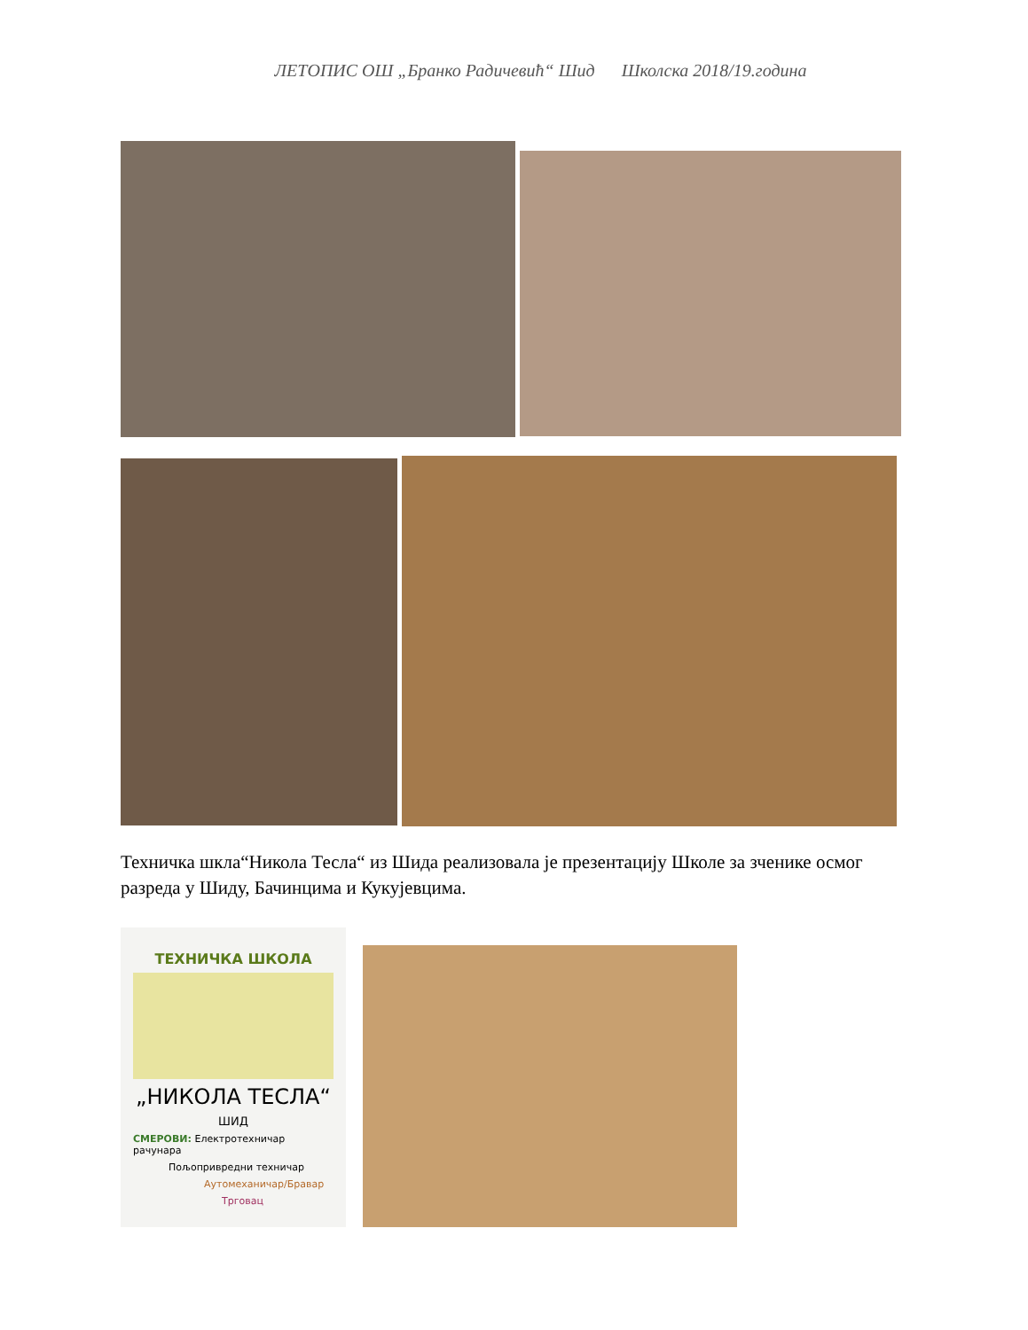ЛЕТОПИС ОШ „Бранко Радичевић“ Шид Школска 2018/19.година
Техничка шкла“Никола Тесла“ из Шида реализовала је презентацију Школе за зченике осмог разреда у Шиду, Бачинцима и Кукујевцима.
ТЕХНИЧКА ШКОЛА
„НИКОЛА ТЕСЛА“
ШИД
СМЕРОВИ: Електротехничар рачунара
Пољопривредни техничар
Аутомеханичар/Бравар
Трговац